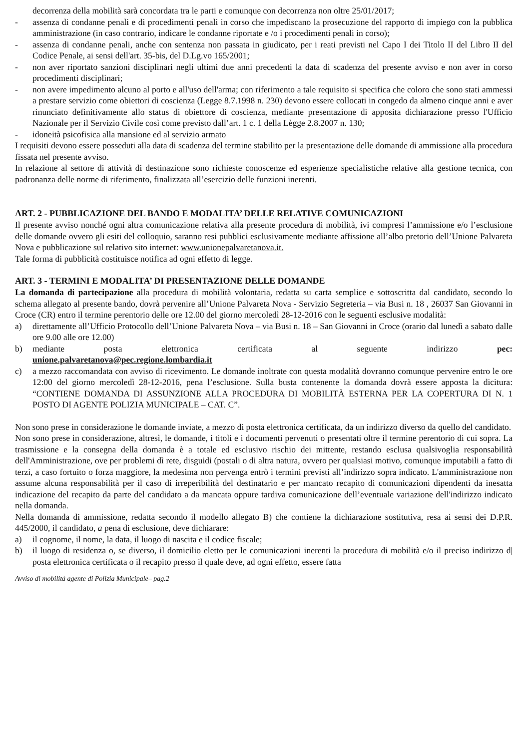decorrenza della mobilità sarà concordata tra le parti e comunque con decorrenza non oltre 25/01/2017;
- assenza di condanne penali e di procedimenti penali in corso che impediscano la prosecuzione del rapporto di impiego con la pubblica amministrazione (in caso contrario, indicare le condanne riportate e /o i procedimenti penali in corso);
- assenza di condanne penali, anche con sentenza non passata in giudicato, per i reati previsti nel Capo I dei Titolo II del Libro II del Codice Penale, ai sensi dell'art. 35-bis, del D.Lg.vo 165/2001;
- non aver riportato sanzioni disciplinari negli ultimi due anni precedenti la data di scadenza del presente avviso e non aver in corso procedimenti disciplinari;
- non avere impedimento alcuno al porto e all'uso dell'arma; con riferimento a tale requisito si specifica che coloro che sono stati ammessi a prestare servizio come obiettori di coscienza (Legge 8.7.1998 n. 230) devono essere collocati in congedo da almeno cinque anni e aver rinunciato definitivamente allo status di obiettore di coscienza, mediante presentazione di apposita dichiarazione presso l'Ufficio Nazionale per il Servizio Civile così come previsto dall’art. 1 c. 1 della Lègge 2.8.2007 n. 130;
- idoneità psicofisica alla mansione ed al servizio armato
I requisiti devono essere posseduti alla data di scadenza del termine stabilito per la presentazione delle domande di ammissione alla procedura fissata nel presente avviso.
In relazione al settore di attività di destinazione sono richieste conoscenze ed esperienze specialistiche relative alla gestione tecnica, con padronanza delle norme di riferimento, finalizzata all’esercizio delle funzioni inerenti.
ART. 2 - PUBBLICAZIONE DEL BANDO E MODALITA’ DELLE RELATIVE COMUNICAZIONI
Il presente avviso nonché ogni altra comunicazione relativa alla presente procedura di mobilità, ivi compresi l’ammissione e/o l’esclusione delle domande ovvero gli esiti del colloquio, saranno resi pubblici esclusivamente mediante affissione all’albo pretorio dell’Unione Palvareta Nova e pubblicazione sul relativo sito internet: www.unionepalvaretanova.it.
Tale forma di pubblicità costituisce notifica ad ogni effetto di legge.
ART. 3 - TERMINI E MODALITA’ DI PRESENTAZIONE DELLE DOMANDE
La domanda di partecipazione alla procedura di mobilità volontaria, redatta su carta semplice e sottoscritta dal candidato, secondo lo schema allegato al presente bando, dovrà pervenire all’Unione Palvareta Nova - Servizio Segreteria – via Busi n. 18 , 26037 San Giovanni in Croce (CR) entro il termine perentorio delle ore 12.00 del giorno mercoledì 28-12-2016 con le seguenti esclusive modalità:
a) direttamente all’Ufficio Protocollo dell’Unione Palvareta Nova – via Busi n. 18 – San Giovanni in Croce (orario dal lunedì a sabato dalle ore 9.00 alle ore 12.00)
b) mediante posta elettronica certificata al seguente indirizzo pec:
unione.palvaretanova@pec.regione.lombardia.it
c) a mezzo raccomandata con avviso di ricevimento. Le domande inoltrate con questa modalità dovranno comunque pervenire entro le ore 12:00 del giorno mercoledì 28-12-2016, pena l’esclusione. Sulla busta contenente la domanda dovrà essere apposta la dicitura: “CONTIENE DOMANDA DI ASSUNZIONE ALLA PROCEDURA DI MOBILITÀ ESTERNA PER LA COPERTURA DI N. 1 POSTO DI AGENTE POLIZIA MUNICIPALE – CAT. C”.
Non sono prese in considerazione le domande inviate, a mezzo di posta elettronica certificata, da un indirizzo diverso da quello del candidato.
Non sono prese in considerazione, altresì, le domande, i titoli e i documenti pervenuti o presentati oltre il termine perentorio di cui sopra. La trasmissione e la consegna della domanda è a totale ed esclusivo rischio dei mittente, restando esclusa qualsivoglia responsabilità dell'Amministrazione, ove per problemi dì rete, disguidi (postali o di altra natura, ovvero per qualsiasi motivo, comunque imputabili a fatto di terzi, a caso fortuito o forza maggiore, la medesima non pervenga entrò i termini previsti all’indirizzo sopra indicato. L'amministrazione non assume alcuna responsabilità per il caso di irreperibilità del destinatario e per mancato recapito di comunicazioni dipendenti da inesatta indicazione del recapito da parte del candidato a da mancata oppure tardiva comunicazione dell’eventuale variazione dell'indirizzo indicato nella domanda.
Nella domanda di ammissione, redatta secondo il modello allegato B) che contiene la dichiarazione sostitutiva, resa ai sensi dei D.P.R. 445/2000, il candidato, a pena di esclusione, deve dichiarare:
a) il cognome, il nome, la data, il luogo di nascita e il codice fiscale;
b) il luogo di residenza o, se diverso, il domicilio eletto per le comunicazioni inerenti la procedura di mobilità e/o il preciso indirizzo d| posta elettronica certificata o il recapito presso il quale deve, ad ogni effetto, essere fatta
Avviso di mobilità agente di Polizia Municipale– pag.2